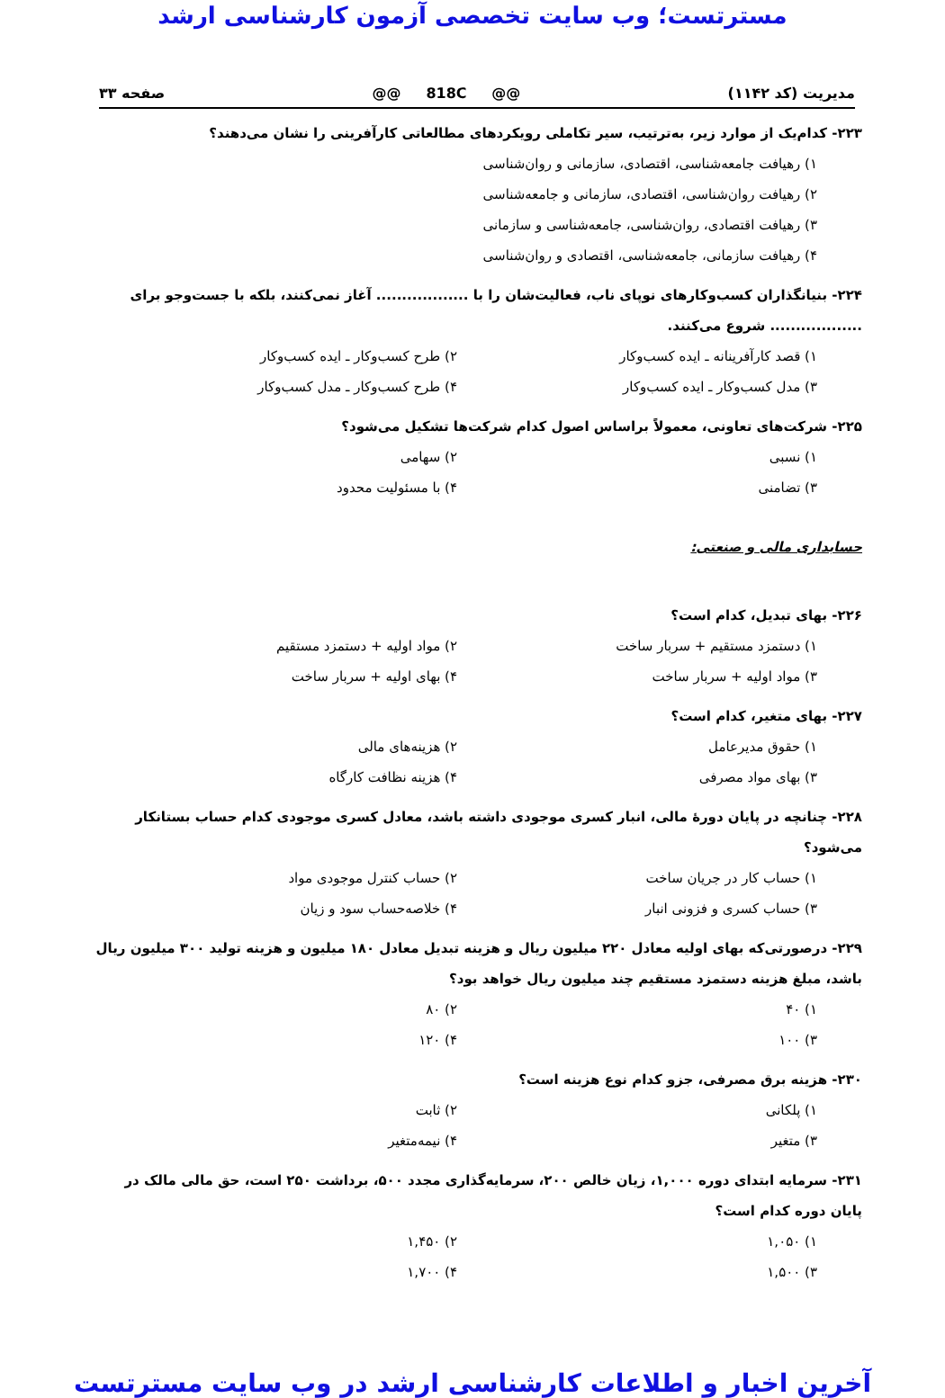مسترتست؛ وب سایت تخصصی آزمون کارشناسی ارشد
مدیریت (کد ۱۱۴۲) @@ 818C @@ صفحه ۳۳
۲۲۳- کدام‌یک از موارد زیر، به‌ترتیب، سیر تکاملی رویکردهای مطالعاتی کارآفرینی را نشان می‌دهند؟
۱) رهیافت جامعه‌شناسی، اقتصادی، سازمانی و روان‌شناسی
۲) رهیافت روان‌شناسی، اقتصادی، سازمانی و جامعه‌شناسی
۳) رهیافت اقتصادی، روان‌شناسی، جامعه‌شناسی و سازمانی
۴) رهیافت سازمانی، جامعه‌شناسی، اقتصادی و روان‌شناسی
۲۲۴- بنیانگذاران کسب‌وکارهای نوپای ناب، فعالیت‌شان را با .................. آغاز نمی‌کنند، بلکه با جست‌وجو برای .................. شروع می‌کنند.
۱) قصد کارآفرینانه ـ ایده کسب‌وکار ۲) طرح کسب‌وکار ـ ایده کسب‌وکار
۳) مدل کسب‌وکار ـ ایده کسب‌وکار ۴) طرح کسب‌وکار ـ مدل کسب‌وکار
۲۲۵- شرکت‌های تعاونی، معمولاً براساس اصول کدام شرکت‌ها تشکیل می‌شود؟
۱) نسبی ۲) سهامی
۳) تضامنی ۴) با مسئولیت محدود
حسابداری مالی و صنعتی:
۲۲۶- بهای تبدیل، کدام است؟
۱) دستمزد مستقیم + سربار ساخت ۲) مواد اولیه + دستمزد مستقیم
۳) مواد اولیه + سربار ساخت ۴) بهای اولیه + سربار ساخت
۲۲۷- بهای متغیر، کدام است؟
۱) حقوق مدیرعامل ۲) هزینه‌های مالی
۳) بهای مواد مصرفی ۴) هزینه نظافت کارگاه
۲۲۸- چنانچه در پایان دورهٔ مالی، انبار کسری موجودی داشته باشد، معادل کسری موجودی کدام حساب بستانکار می‌شود؟
۱) حساب کار در جریان ساخت ۲) حساب کنترل موجودی مواد
۳) حساب کسری و فزونی انبار ۴) خلاصه‌حساب سود و زیان
۲۲۹- درصورتی‌که بهای اولیه معادل ۲۲۰ میلیون ریال و هزینه تبدیل معادل ۱۸۰ میلیون و هزینه تولید ۳۰۰ میلیون ریال باشد، مبلغ هزینه دستمزد مستقیم چند میلیون ریال خواهد بود؟
۱) ۴۰ ۲) ۸۰
۳) ۱۰۰ ۴) ۱۲۰
۲۳۰- هزینه برق مصرفی، جزو کدام نوع هزینه است؟
۱) پلکانی ۲) ثابت
۳) متغیر ۴) نیمه‌متغیر
۲۳۱- سرمایه ابتدای دوره ۱,۰۰۰، زیان خالص ۲۰۰، سرمایه‌گذاری مجدد ۵۰۰، برداشت ۲۵۰ است، حق مالی مالک در پایان دوره کدام است؟
۱) ۱,۰۵۰ ۲) ۱,۴۵۰
۳) ۱,۵۰۰ ۴) ۱,۷۰۰
آخرین اخبار و اطلاعات کارشناسی ارشد در وب سایت مسترتست